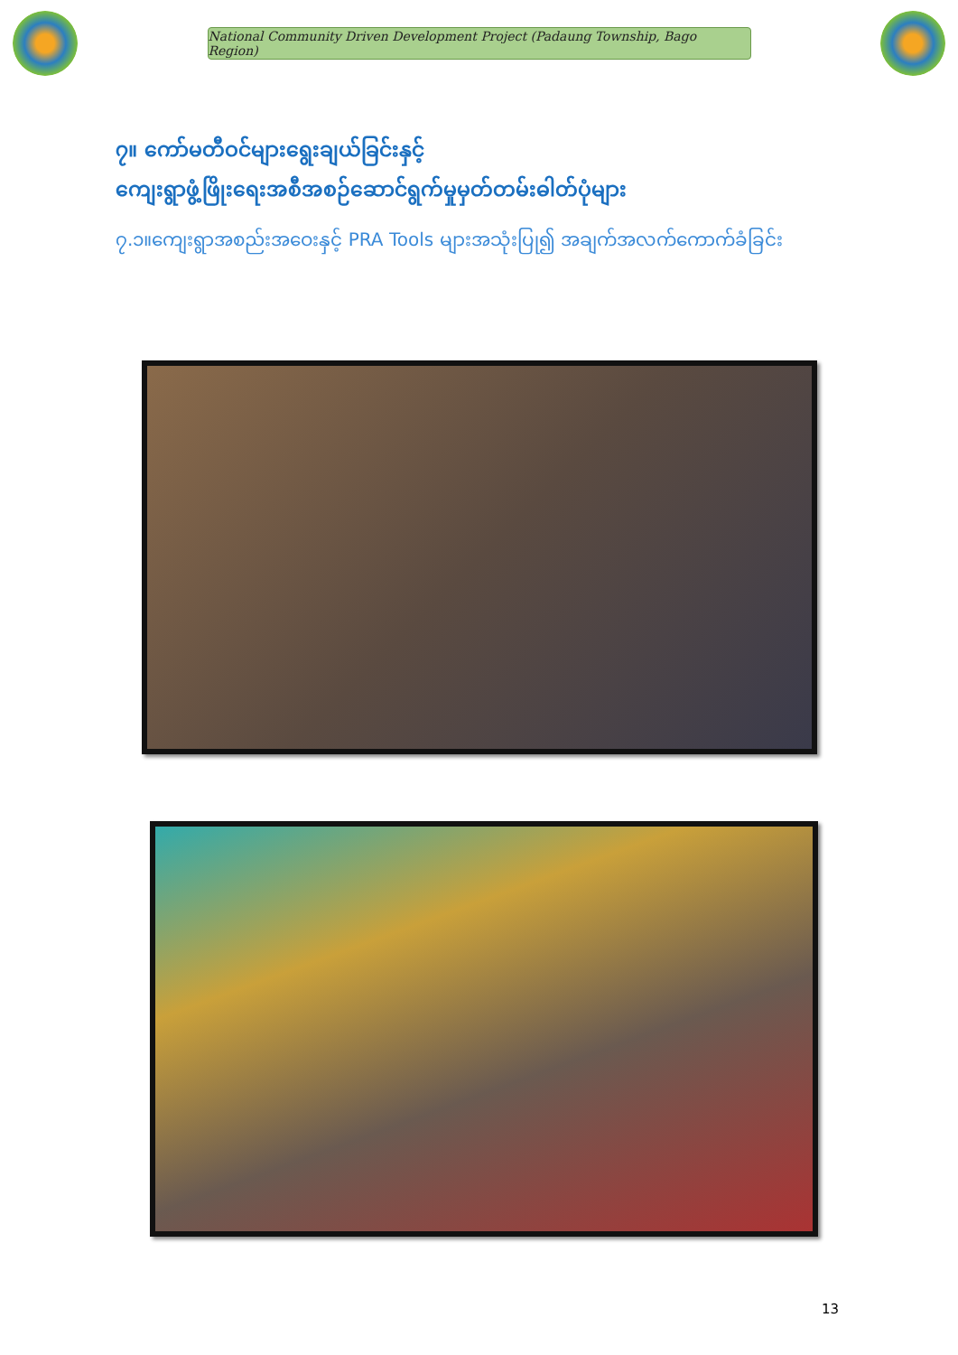National Community Driven Development Project (Padaung Township, Bago Region)
၇။ ကော်မတီဝင်များရွေးချယ်ခြင်းနှင့်
ကျေးရွာဖွံ့ဖြိုးရေးအစီအစဉ်ဆောင်ရွက်မှုမှတ်တမ်းဓါတ်ပုံများ
၇.၁။ကျေးရွာအစည်းအဝေးနှင့် PRA Tools များအသုံးပြု၍ အချက်အလက်ကောက်ခံခြင်း
13